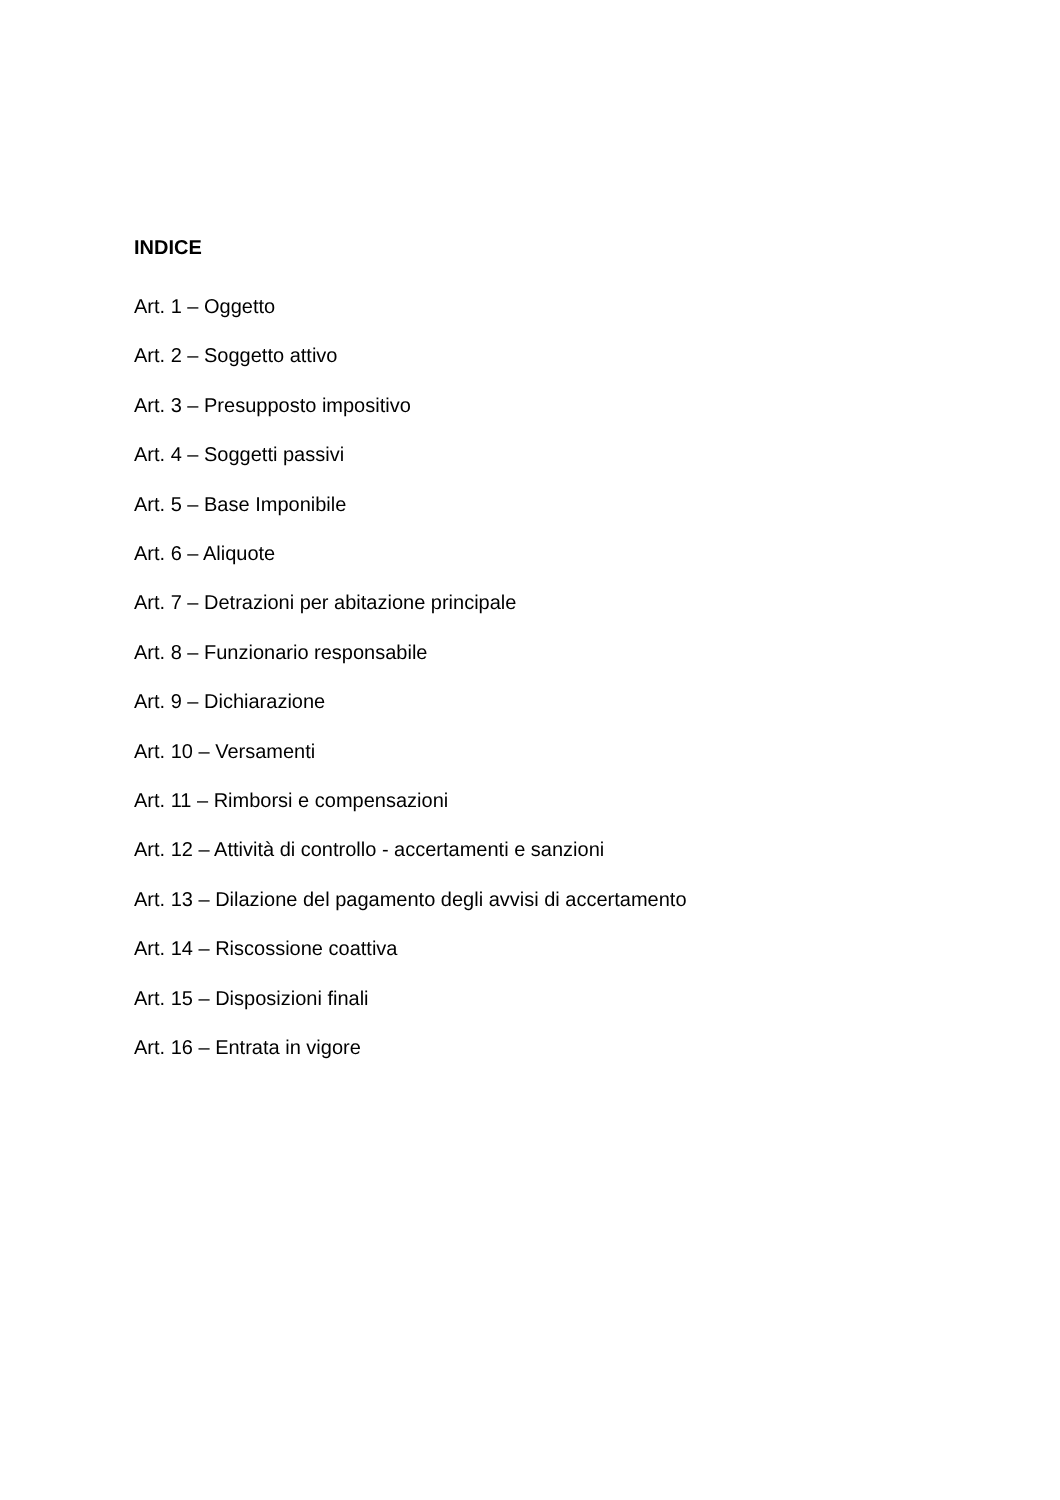INDICE
Art. 1 – Oggetto
Art. 2 – Soggetto attivo
Art. 3 – Presupposto impositivo
Art. 4 – Soggetti passivi
Art. 5 – Base Imponibile
Art. 6 – Aliquote
Art. 7 – Detrazioni per abitazione principale
Art. 8 – Funzionario responsabile
Art. 9 – Dichiarazione
Art. 10 – Versamenti
Art. 11 – Rimborsi e compensazioni
Art. 12 – Attività di controllo - accertamenti e sanzioni
Art. 13 – Dilazione del pagamento degli avvisi di accertamento
Art. 14 – Riscossione coattiva
Art. 15 – Disposizioni finali
Art. 16 – Entrata in vigore